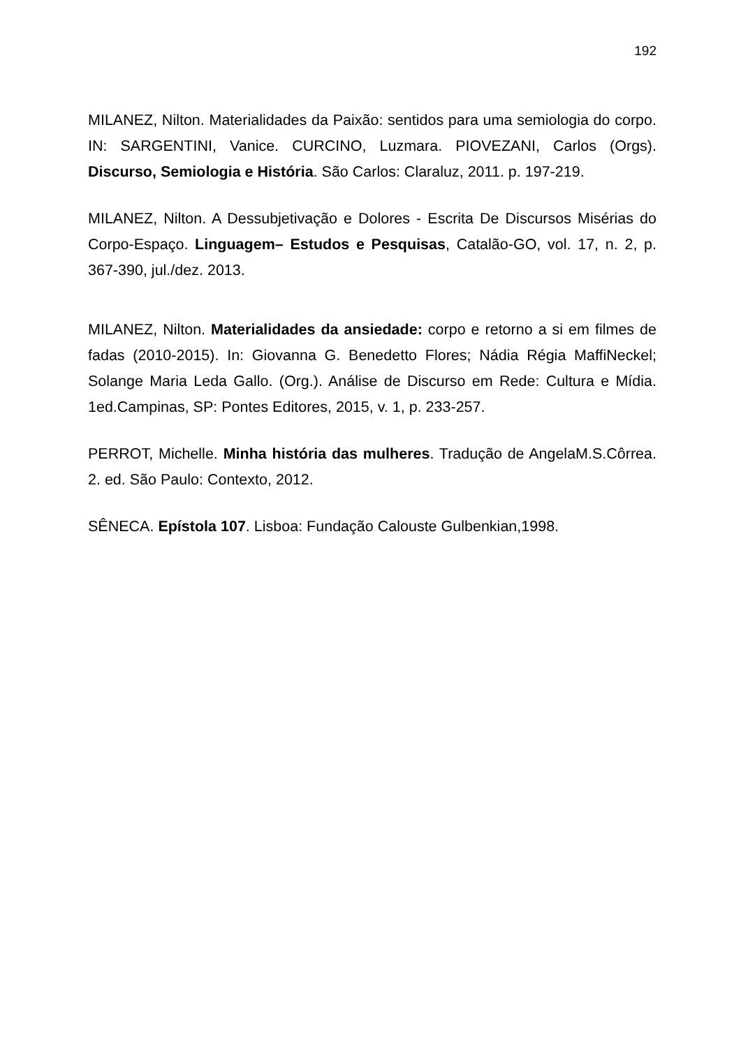192
MILANEZ, Nilton. Materialidades da Paixão: sentidos para uma semiologia do corpo. IN: SARGENTINI, Vanice. CURCINO, Luzmara. PIOVEZANI, Carlos (Orgs). Discurso, Semiologia e História. São Carlos: Claraluz, 2011. p. 197-219.
MILANEZ, Nilton. A Dessubjetivação e Dolores - Escrita De Discursos Misérias do Corpo-Espaço. Linguagem– Estudos e Pesquisas, Catalão-GO, vol. 17, n. 2, p. 367-390, jul./dez. 2013.
MILANEZ, Nilton. Materialidades da ansiedade: corpo e retorno a si em filmes de fadas (2010-2015). In: Giovanna G. Benedetto Flores; Nádia Régia MaffiNeckel; Solange Maria Leda Gallo. (Org.). Análise de Discurso em Rede: Cultura e Mídia. 1ed.Campinas, SP: Pontes Editores, 2015, v. 1, p. 233-257.
PERROT, Michelle. Minha história das mulheres. Tradução de AngelaM.S.Côrrea. 2. ed. São Paulo: Contexto, 2012.
SÊNECA. Epístola 107. Lisboa: Fundação Calouste Gulbenkian,1998.